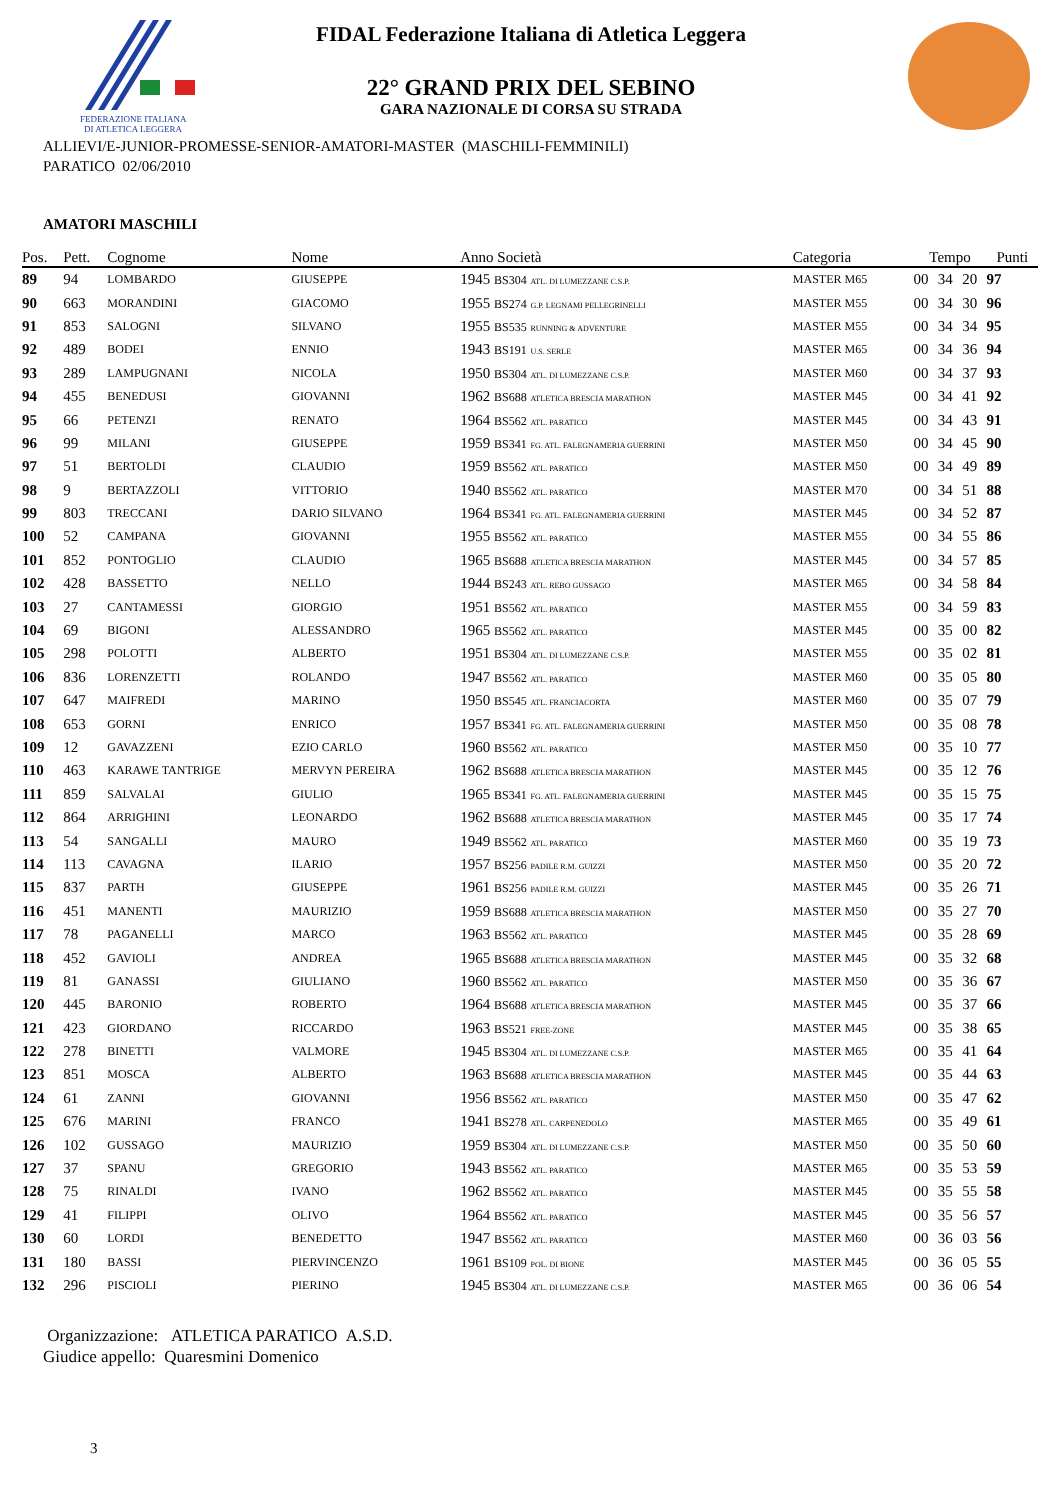FEDERAZIONE ITALIANA
DI ATLETICA LEGGERA
FIDAL Federazione Italiana di Atletica Leggera
22° GRAND PRIX DEL SEBINO
GARA NAZIONALE DI CORSA SU STRADA
ALLIEVI/E-JUNIOR-PROMESSE-SENIOR-AMATORI-MASTER (MASCHILI-FEMMINILI)
PARATICO 02/06/2010
AMATORI MASCHILI
| Pos. | Pett. | Cognome | Nome | Anno Società | Categoria | Tempo | | | Punti |
| --- | --- | --- | --- | --- | --- | --- | --- | --- | --- |
| 89 | 94 | LOMBARDO | GIUSEPPE | 1945 BS304 ATL. DI LUMEZZANE C.S.P. | MASTER M65 | 00 | 34 | 20 | 97 |
| 90 | 663 | MORANDINI | GIACOMO | 1955 BS274 G.P. LEGNAMI PELLEGRINELLI | MASTER M55 | 00 | 34 | 30 | 96 |
| 91 | 853 | SALOGNI | SILVANO | 1955 BS535 RUNNING & ADVENTURE | MASTER M55 | 00 | 34 | 34 | 95 |
| 92 | 489 | BODEI | ENNIO | 1943 BS191 U.S. SERLE | MASTER M65 | 00 | 34 | 36 | 94 |
| 93 | 289 | LAMPUGNANI | NICOLA | 1950 BS304 ATL. DI LUMEZZANE C.S.P. | MASTER M60 | 00 | 34 | 37 | 93 |
| 94 | 455 | BENEDUSI | GIOVANNI | 1962 BS688 ATLETICA BRESCIA MARATHON | MASTER M45 | 00 | 34 | 41 | 92 |
| 95 | 66 | PETENZI | RENATO | 1964 BS562 ATL. PARATICO | MASTER M45 | 00 | 34 | 43 | 91 |
| 96 | 99 | MILANI | GIUSEPPE | 1959 BS341 FG. ATL. FALEGNAMERIA GUERRINI | MASTER M50 | 00 | 34 | 45 | 90 |
| 97 | 51 | BERTOLDI | CLAUDIO | 1959 BS562 ATL. PARATICO | MASTER M50 | 00 | 34 | 49 | 89 |
| 98 | 9 | BERTAZZOLI | VITTORIO | 1940 BS562 ATL. PARATICO | MASTER M70 | 00 | 34 | 51 | 88 |
| 99 | 803 | TRECCANI | DARIO SILVANO | 1964 BS341 FG. ATL. FALEGNAMERIA GUERRINI | MASTER M45 | 00 | 34 | 52 | 87 |
| 100 | 52 | CAMPANA | GIOVANNI | 1955 BS562 ATL. PARATICO | MASTER M55 | 00 | 34 | 55 | 86 |
| 101 | 852 | PONTOGLIO | CLAUDIO | 1965 BS688 ATLETICA BRESCIA MARATHON | MASTER M45 | 00 | 34 | 57 | 85 |
| 102 | 428 | BASSETTO | NELLO | 1944 BS243 ATL. REBO GUSSAGO | MASTER M65 | 00 | 34 | 58 | 84 |
| 103 | 27 | CANTAMESSI | GIORGIO | 1951 BS562 ATL. PARATICO | MASTER M55 | 00 | 34 | 59 | 83 |
| 104 | 69 | BIGONI | ALESSANDRO | 1965 BS562 ATL. PARATICO | MASTER M45 | 00 | 35 | 00 | 82 |
| 105 | 298 | POLOTTI | ALBERTO | 1951 BS304 ATL. DI LUMEZZANE C.S.P. | MASTER M55 | 00 | 35 | 02 | 81 |
| 106 | 836 | LORENZETTI | ROLANDO | 1947 BS562 ATL. PARATICO | MASTER M60 | 00 | 35 | 05 | 80 |
| 107 | 647 | MAIFREDI | MARINO | 1950 BS545 ATL. FRANCIACORTA | MASTER M60 | 00 | 35 | 07 | 79 |
| 108 | 653 | GORNI | ENRICO | 1957 BS341 FG. ATL. FALEGNAMERIA GUERRINI | MASTER M50 | 00 | 35 | 08 | 78 |
| 109 | 12 | GAVAZZENI | EZIO CARLO | 1960 BS562 ATL. PARATICO | MASTER M50 | 00 | 35 | 10 | 77 |
| 110 | 463 | KARAWE TANTRIGE | MERVYN PEREIRA | 1962 BS688 ATLETICA BRESCIA MARATHON | MASTER M45 | 00 | 35 | 12 | 76 |
| 111 | 859 | SALVALAI | GIULIO | 1965 BS341 FG. ATL. FALEGNAMERIA GUERRINI | MASTER M45 | 00 | 35 | 15 | 75 |
| 112 | 864 | ARRIGHINI | LEONARDO | 1962 BS688 ATLETICA BRESCIA MARATHON | MASTER M45 | 00 | 35 | 17 | 74 |
| 113 | 54 | SANGALLI | MAURO | 1949 BS562 ATL. PARATICO | MASTER M60 | 00 | 35 | 19 | 73 |
| 114 | 113 | CAVAGNA | ILARIO | 1957 BS256 PADILE R.M. GUIZZI | MASTER M50 | 00 | 35 | 20 | 72 |
| 115 | 837 | PARTH | GIUSEPPE | 1961 BS256 PADILE R.M. GUIZZI | MASTER M45 | 00 | 35 | 26 | 71 |
| 116 | 451 | MANENTI | MAURIZIO | 1959 BS688 ATLETICA BRESCIA MARATHON | MASTER M50 | 00 | 35 | 27 | 70 |
| 117 | 78 | PAGANELLI | MARCO | 1963 BS562 ATL. PARATICO | MASTER M45 | 00 | 35 | 28 | 69 |
| 118 | 452 | GAVIOLI | ANDREA | 1965 BS688 ATLETICA BRESCIA MARATHON | MASTER M45 | 00 | 35 | 32 | 68 |
| 119 | 81 | GANASSI | GIULIANO | 1960 BS562 ATL. PARATICO | MASTER M50 | 00 | 35 | 36 | 67 |
| 120 | 445 | BARONIO | ROBERTO | 1964 BS688 ATLETICA BRESCIA MARATHON | MASTER M45 | 00 | 35 | 37 | 66 |
| 121 | 423 | GIORDANO | RICCARDO | 1963 BS521 FREE-ZONE | MASTER M45 | 00 | 35 | 38 | 65 |
| 122 | 278 | BINETTI | VALMORE | 1945 BS304 ATL. DI LUMEZZANE C.S.P. | MASTER M65 | 00 | 35 | 41 | 64 |
| 123 | 851 | MOSCA | ALBERTO | 1963 BS688 ATLETICA BRESCIA MARATHON | MASTER M45 | 00 | 35 | 44 | 63 |
| 124 | 61 | ZANNI | GIOVANNI | 1956 BS562 ATL. PARATICO | MASTER M50 | 00 | 35 | 47 | 62 |
| 125 | 676 | MARINI | FRANCO | 1941 BS278 ATL. CARPENEDOLO | MASTER M65 | 00 | 35 | 49 | 61 |
| 126 | 102 | GUSSAGO | MAURIZIO | 1959 BS304 ATL. DI LUMEZZANE C.S.P. | MASTER M50 | 00 | 35 | 50 | 60 |
| 127 | 37 | SPANU | GREGORIO | 1943 BS562 ATL. PARATICO | MASTER M65 | 00 | 35 | 53 | 59 |
| 128 | 75 | RINALDI | IVANO | 1962 BS562 ATL. PARATICO | MASTER M45 | 00 | 35 | 55 | 58 |
| 129 | 41 | FILIPPI | OLIVO | 1964 BS562 ATL. PARATICO | MASTER M45 | 00 | 35 | 56 | 57 |
| 130 | 60 | LORDI | BENEDETTO | 1947 BS562 ATL. PARATICO | MASTER M60 | 00 | 36 | 03 | 56 |
| 131 | 180 | BASSI | PIERVINCENZO | 1961 BS109 POL. DI BIONE | MASTER M45 | 00 | 36 | 05 | 55 |
| 132 | 296 | PISCIOLI | PIERINO | 1945 BS304 ATL. DI LUMEZZANE C.S.P. | MASTER M65 | 00 | 36 | 06 | 54 |
Organizzazione: ATLETICA PARATICO A.S.D.
Giudice appello: Quaresmini Domenico
3